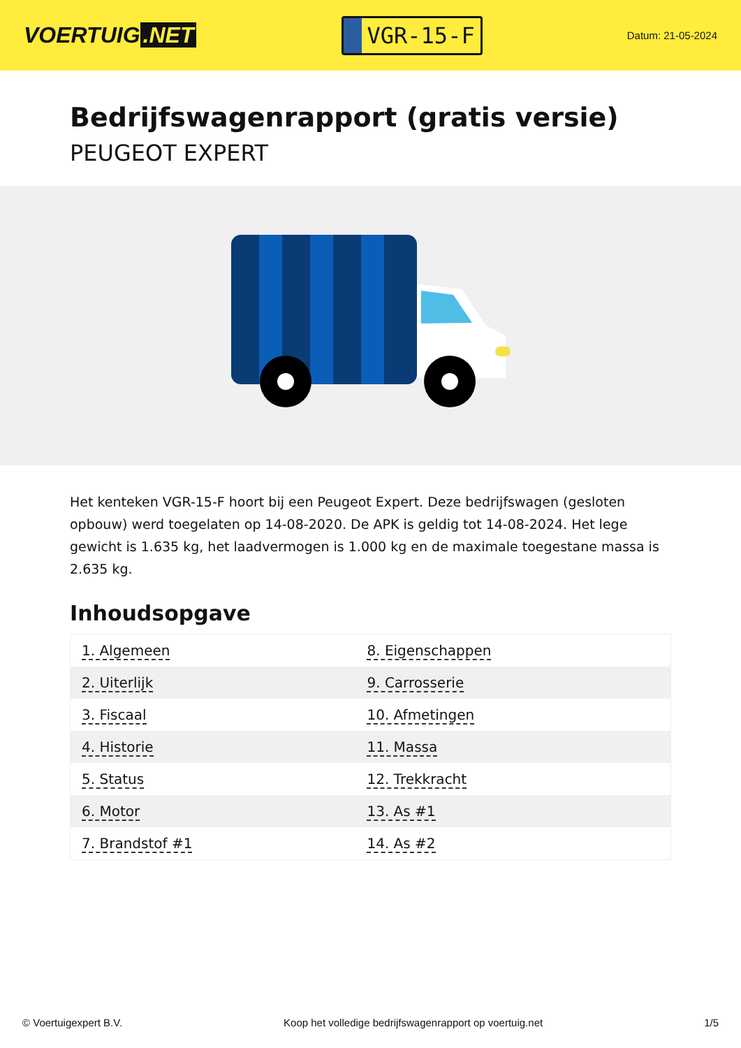VOERTUIG.NET
VGR-15-F
Datum: 21-05-2024
Bedrijfswagenrapport (gratis versie)
PEUGEOT EXPERT
Het kenteken VGR-15-F hoort bij een Peugeot Expert. Deze bedrijfswagen (gesloten opbouw) werd toegelaten op 14-08-2020. De APK is geldig tot 14-08-2024. Het lege gewicht is 1.635 kg, het laadvermogen is 1.000 kg en de maximale toegestane massa is 2.635 kg.
Inhoudsopgave
| 1. Algemeen | 8. Eigenschappen |
| 2. Uiterlijk | 9. Carrosserie |
| 3. Fiscaal | 10. Afmetingen |
| 4. Historie | 11. Massa |
| 5. Status | 12. Trekkracht |
| 6. Motor | 13. As #1 |
| 7. Brandstof #1 | 14. As #2 |
© Voertuigexpert B.V. Koop het volledige bedrijfswagenrapport op voertuig.net 1/5